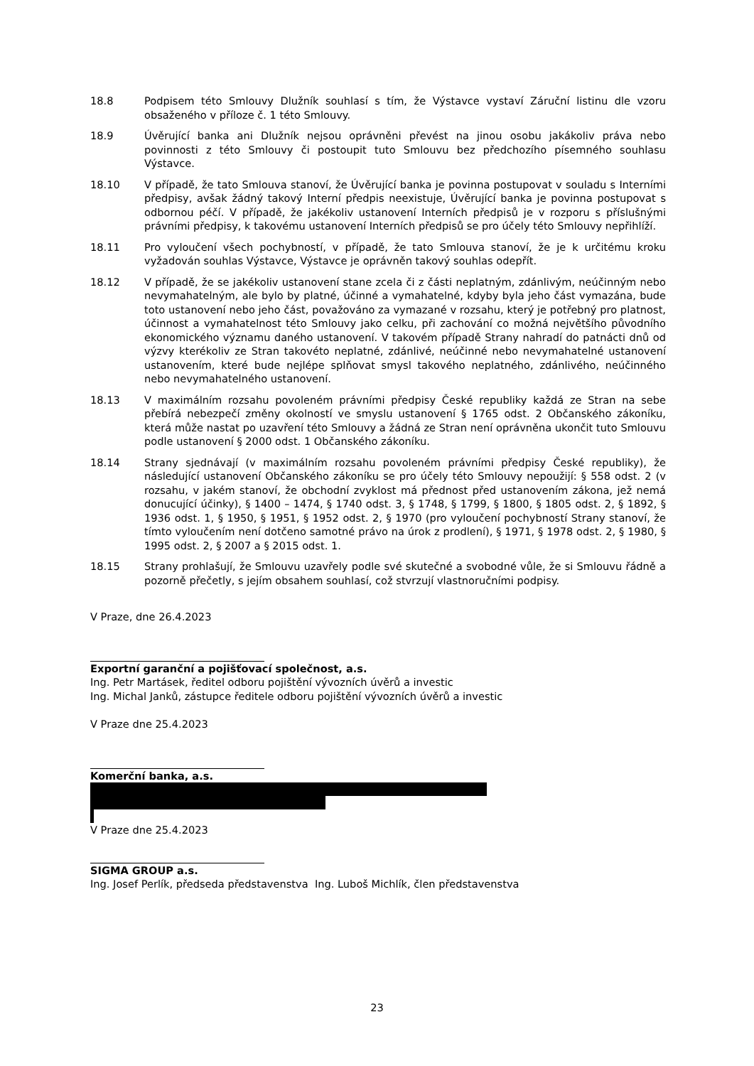18.8 Podpisem této Smlouvy Dlužník souhlasí s tím, že Výstavce vystaví Záruční listinu dle vzoru obsaženého v příloze č. 1 této Smlouvy.
18.9 Úvěrující banka ani Dlužník nejsou oprávněni převést na jinou osobu jakákoliv práva nebo povinnosti z této Smlouvy či postoupit tuto Smlouvu bez předchozího písemného souhlasu Výstavce.
18.10 V případě, že tato Smlouva stanoví, že Úvěrující banka je povinna postupovat v souladu s Interními předpisy, avšak žádný takový Interní předpis neexistuje, Úvěrující banka je povinna postupovat s odbornou péčí. V případě, že jakékoliv ustanovení Interních předpisů je v rozporu s příslušnými právními předpisy, k takovému ustanovení Interních předpisů se pro účely této Smlouvy nepřihlíží.
18.11 Pro vyloučení všech pochybností, v případě, že tato Smlouva stanoví, že je k určitému kroku vyžadován souhlas Výstavce, Výstavce je oprávněn takový souhlas odepřít.
18.12 V případě, že se jakékoliv ustanovení stane zcela či z části neplatným, zdánlivým, neúčinným nebo nevymahatelným, ale bylo by platné, účinné a vymahatelné, kdyby byla jeho část vymazána, bude toto ustanovení nebo jeho část, považováno za vymazané v rozsahu, který je potřebný pro platnost, účinnost a vymahatelnost této Smlouvy jako celku, při zachování co možná největšího původního ekonomického významu daného ustanovení. V takovém případě Strany nahradí do patnácti dnů od výzvy kterékoliv ze Stran takovéto neplatné, zdánlivé, neúčinné nebo nevymahatelné ustanovení ustanovením, které bude nejlépe splňovat smysl takového neplatného, zdánlivého, neúčinného nebo nevymahatelného ustanovení.
18.13 V maximálním rozsahu povoleném právními předpisy České republiky každá ze Stran na sebe přebírá nebezpečí změny okolností ve smyslu ustanovení § 1765 odst. 2 Občanského zákoníku, která může nastat po uzavření této Smlouvy a žádná ze Stran není oprávněna ukončit tuto Smlouvu podle ustanovení § 2000 odst. 1 Občanského zákoníku.
18.14 Strany sjednávají (v maximálním rozsahu povoleném právními předpisy České republiky), že následující ustanovení Občanského zákoníku se pro účely této Smlouvy nepoužijí: § 558 odst. 2 (v rozsahu, v jakém stanoví, že obchodní zvyklost má přednost před ustanovením zákona, jež nemá donucující účinky), § 1400 – 1474, § 1740 odst. 3, § 1748, § 1799, § 1800, § 1805 odst. 2, § 1892, § 1936 odst. 1, § 1950, § 1951, § 1952 odst. 2, § 1970 (pro vyloučení pochybností Strany stanoví, že tímto vyloučením není dotčeno samotné právo na úrok z prodlení), § 1971, § 1978 odst. 2, § 1980, § 1995 odst. 2, § 2007 a § 2015 odst. 1.
18.15 Strany prohlašují, že Smlouvu uzavřely podle své skutečné a svobodné vůle, že si Smlouvu řádně a pozorně přečetly, s jejím obsahem souhlasí, což stvrzují vlastnoručními podpisy.
V Praze, dne 26.4.2023
Exportní garanční a pojišťovací společnost, a.s.
Ing. Petr Martásek, ředitel odboru pojištění vývozních úvěrů a investic
Ing. Michal Janků, zástupce ředitele odboru pojištění vývozních úvěrů a investic
V Praze dne 25.4.2023
Komerční banka, a.s.
V Praze dne 25.4.2023
SIGMA GROUP a.s.
Ing. Josef Perlík, předseda představenstva Ing. Luboš Michlík, člen představenstva
23